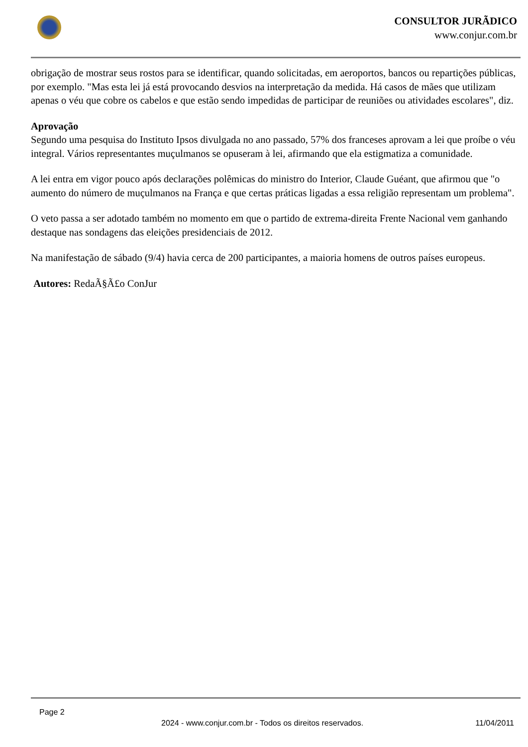CONSULTOR JURÃDICO
www.conjur.com.br
obrigação de mostrar seus rostos para se identificar, quando solicitadas, em aeroportos, bancos ou repartições públicas, por exemplo. "Mas esta lei já está provocando desvios na interpretação da medida. Há casos de mães que utilizam apenas o véu que cobre os cabelos e que estão sendo impedidas de participar de reuniões ou atividades escolares", diz.
Aprovação
Segundo uma pesquisa do Instituto Ipsos divulgada no ano passado, 57% dos franceses aprovam a lei que proíbe o véu integral. Vários representantes muçulmanos se opuseram à lei, afirmando que ela estigmatiza a comunidade.
A lei entra em vigor pouco após declarações polêmicas do ministro do Interior, Claude Guéant, que afirmou que "o aumento do número de muçulmanos na França e que certas práticas ligadas a essa religião representam um problema".
O veto passa a ser adotado também no momento em que o partido de extrema-direita Frente Nacional vem ganhando destaque nas sondagens das eleições presidenciais de 2012.
Na manifestação de sábado (9/4) havia cerca de 200 participantes, a maioria homens de outros países europeus.
Autores: RedaÃ§Ã£o ConJur
Page 2
2024 - www.conjur.com.br - Todos os direitos reservados. 11/04/2011